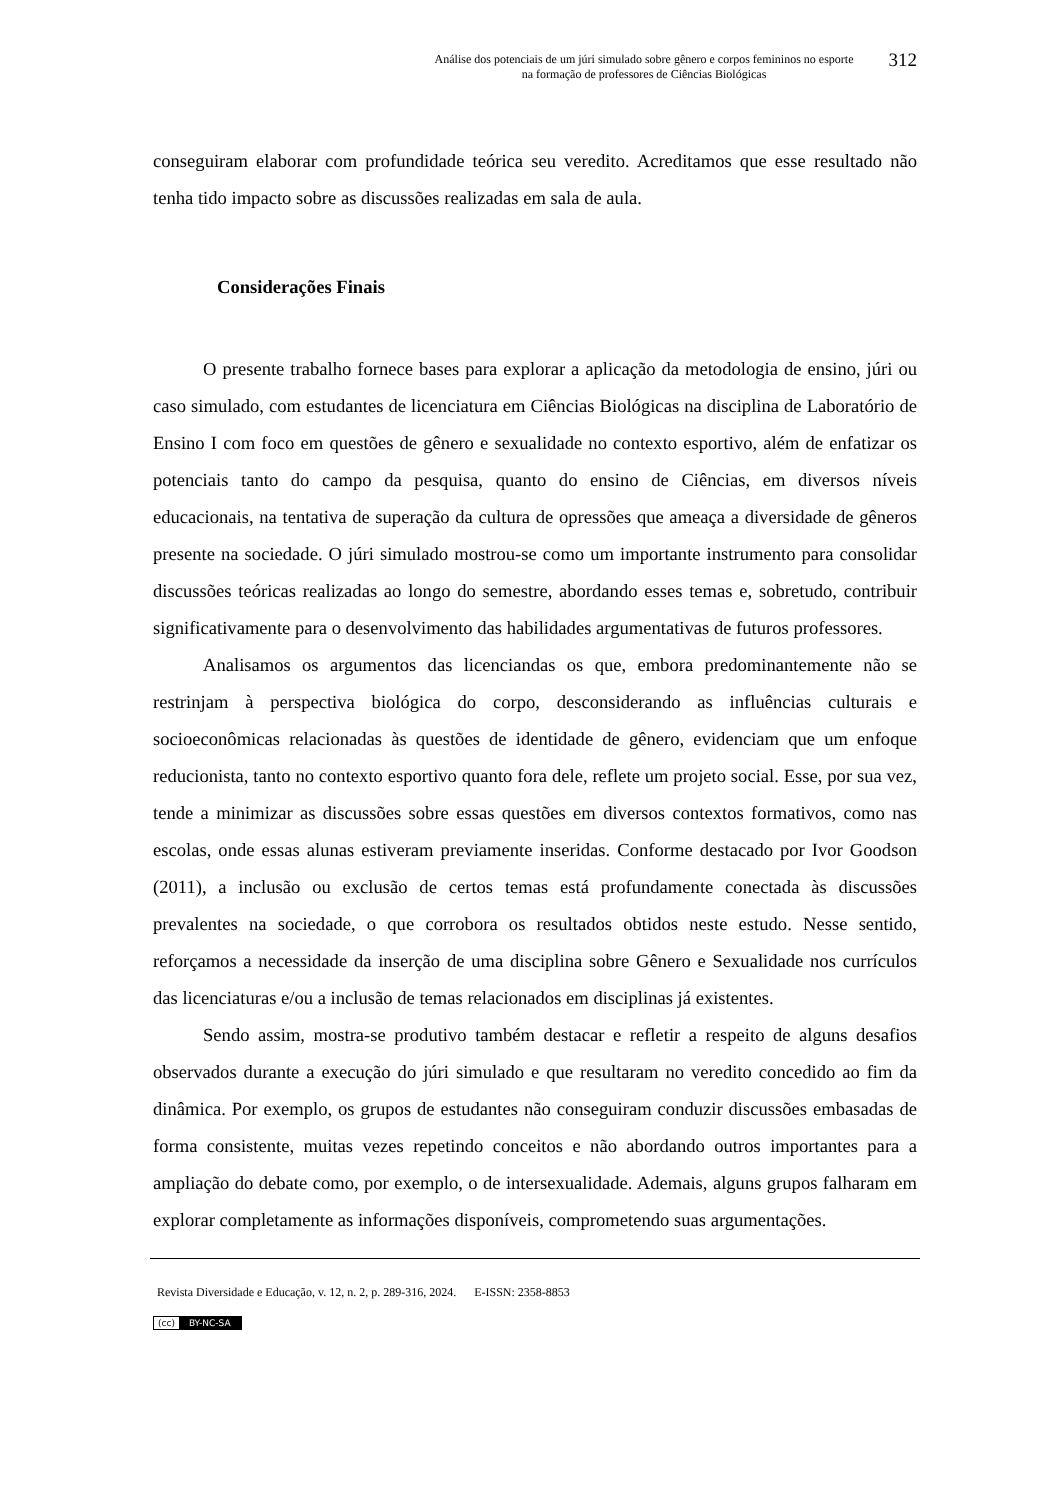Análise dos potenciais de um júri simulado sobre gênero e corpos femininos no esporte
na formação de professores de Ciências Biológicas
312
conseguiram elaborar com profundidade teórica seu veredito. Acreditamos que esse resultado não tenha tido impacto sobre as discussões realizadas em sala de aula.
Considerações Finais
O presente trabalho fornece bases para explorar a aplicação da metodologia de ensino, júri ou caso simulado, com estudantes de licenciatura em Ciências Biológicas na disciplina de Laboratório de Ensino I com foco em questões de gênero e sexualidade no contexto esportivo, além de enfatizar os potenciais tanto do campo da pesquisa, quanto do ensino de Ciências, em diversos níveis educacionais, na tentativa de superação da cultura de opressões que ameaça a diversidade de gêneros presente na sociedade. O júri simulado mostrou-se como um importante instrumento para consolidar discussões teóricas realizadas ao longo do semestre, abordando esses temas e, sobretudo, contribuir significativamente para o desenvolvimento das habilidades argumentativas de futuros professores.
Analisamos os argumentos das licenciandas os que, embora predominantemente não se restrinjam à perspectiva biológica do corpo, desconsiderando as influências culturais e socioeconômicas relacionadas às questões de identidade de gênero, evidenciam que um enfoque reducionista, tanto no contexto esportivo quanto fora dele, reflete um projeto social. Esse, por sua vez, tende a minimizar as discussões sobre essas questões em diversos contextos formativos, como nas escolas, onde essas alunas estiveram previamente inseridas. Conforme destacado por Ivor Goodson (2011), a inclusão ou exclusão de certos temas está profundamente conectada às discussões prevalentes na sociedade, o que corrobora os resultados obtidos neste estudo. Nesse sentido, reforçamos a necessidade da inserção de uma disciplina sobre Gênero e Sexualidade nos currículos das licenciaturas e/ou a inclusão de temas relacionados em disciplinas já existentes.
Sendo assim, mostra-se produtivo também destacar e refletir a respeito de alguns desafios observados durante a execução do júri simulado e que resultaram no veredito concedido ao fim da dinâmica. Por exemplo, os grupos de estudantes não conseguiram conduzir discussões embasadas de forma consistente, muitas vezes repetindo conceitos e não abordando outros importantes para a ampliação do debate como, por exemplo, o de intersexualidade. Ademais, alguns grupos falharam em explorar completamente as informações disponíveis, comprometendo suas argumentações.
Revista Diversidade e Educação, v. 12, n. 2, p. 289-316, 2024. E-ISSN: 2358-8853
(cc) BY-NC-SA